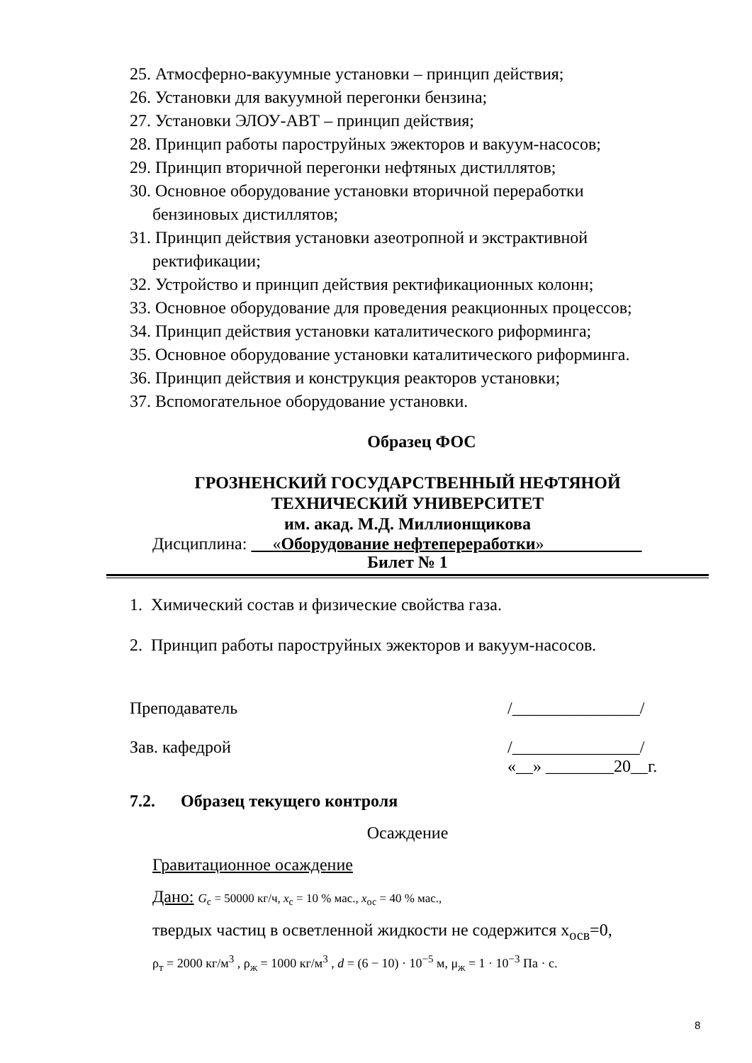25. Атмосферно-вакуумные установки – принцип действия;
26. Установки для вакуумной перегонки бензина;
27. Установки ЭЛОУ-АВТ – принцип действия;
28. Принцип работы пароструйных эжекторов и вакуум-насосов;
29. Принцип вторичной перегонки нефтяных дистиллятов;
30. Основное оборудование установки вторичной переработки
бензиновых дистиллятов;
31. Принцип действия установки азеотропной и экстрактивной
ректификации;
32. Устройство и принцип действия ректификационных колонн;
33. Основное оборудование для проведения реакционных процессов;
34. Принцип действия установки каталитического риформинга;
35. Основное оборудование установки каталитического риформинга.
36. Принцип действия и конструкция реакторов установки;
37. Вспомогательное оборудование установки.
Образец ФОС
ГРОЗНЕНСКИЙ ГОСУДАРСТВЕННЫЙ НЕФТЯНОЙ
ТЕХНИЧЕСКИЙ УНИВЕРСИТЕТ
им. акад. М.Д. Миллионщикова
Дисциплина: «Оборудование нефтепереработки»
Билет № 1
1. Химический состав и физические свойства газа.
2. Принцип работы пароструйных эжекторов и вакуум-насосов.
Преподаватель /_______________/
Зав. кафедрой /_______________/
«__» ________20__г.
7.2. Образец текущего контроля
Осаждение
Гравитационное осаждение
Дано: G<sub>с</sub> = 50000 кг/ч, x<sub>с</sub> = 10 % мас., x<sub>ос</sub> = 40 % мас.,
твердых частиц в осветленной жидкости не содержится x<sub>осв</sub>=0,
ρ<sub>т</sub> = 2000 кг/м<sup>3</sup> , ρ<sub>ж</sub> = 1000 кг/м<sup>3</sup> , d = (6 − 10) · 10<sup>−5</sup> м, μ<sub>ж</sub> = 1 · 10<sup>−3</sup> Па · с.
8